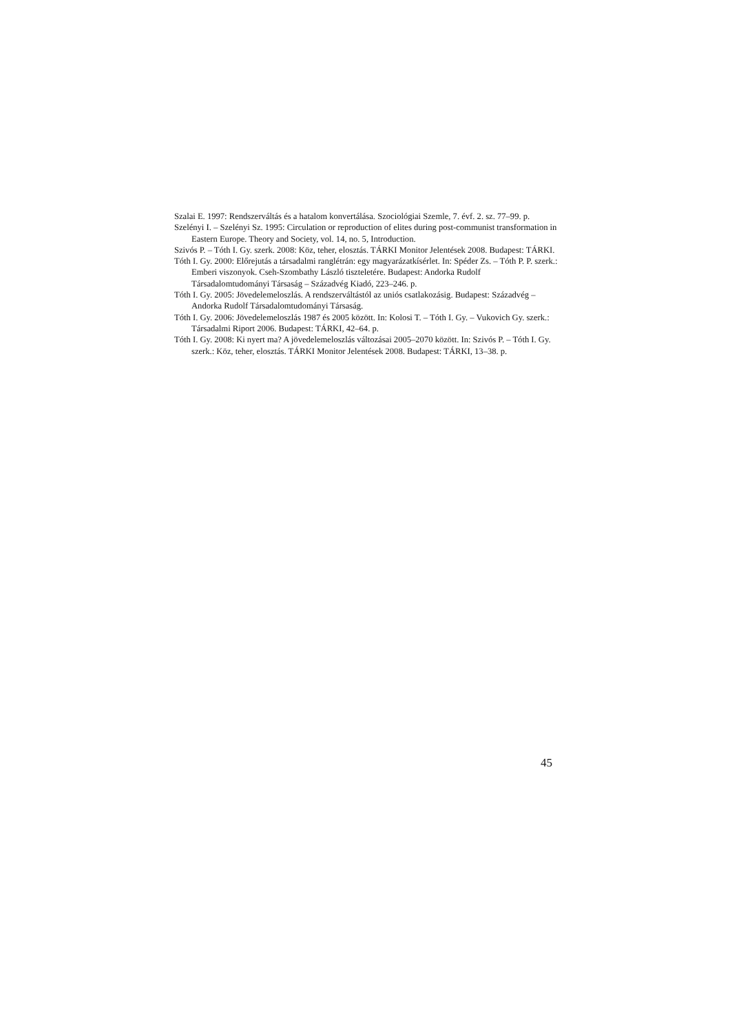Szalai E. 1997: Rendszerváltás és a hatalom konvertálása. Szociológiai Szemle, 7. évf. 2. sz. 77–99. p.
Szelényi I. – Szelényi Sz. 1995: Circulation or reproduction of elites during post-communist transformation in Eastern Europe. Theory and Society, vol. 14, no. 5, Introduction.
Szivós P. – Tóth I. Gy. szerk. 2008: Köz, teher, elosztás. TÁRKI Monitor Jelentések 2008. Budapest: TÁRKI.
Tóth I. Gy. 2000: Előrejutás a társadalmi ranglétrán: egy magyarázatkísérlet. In: Spéder Zs. – Tóth P. P. szerk.: Emberi viszonyok. Cseh-Szombathy László tiszteletére. Budapest: Andorka Rudolf Társadalomtudományi Társaság – Századvég Kiadó, 223–246. p.
Tóth I. Gy. 2005: Jövedelemeloszlás. A rendszerváltástól az uniós csatlakozásig. Budapest: Századvég – Andorka Rudolf Társadalomtudományi Társaság.
Tóth I. Gy. 2006: Jövedelemeloszlás 1987 és 2005 között. In: Kolosi T. – Tóth I. Gy. – Vukovich Gy. szerk.: Társadalmi Riport 2006. Budapest: TÁRKI, 42–64. p.
Tóth I. Gy. 2008: Ki nyert ma? A jövedelemeloszlás változásai 2005–2070 között. In: Szivós P. – Tóth I. Gy. szerk.: Köz, teher, elosztás. TÁRKI Monitor Jelentések 2008. Budapest: TÁRKI, 13–38. p.
45